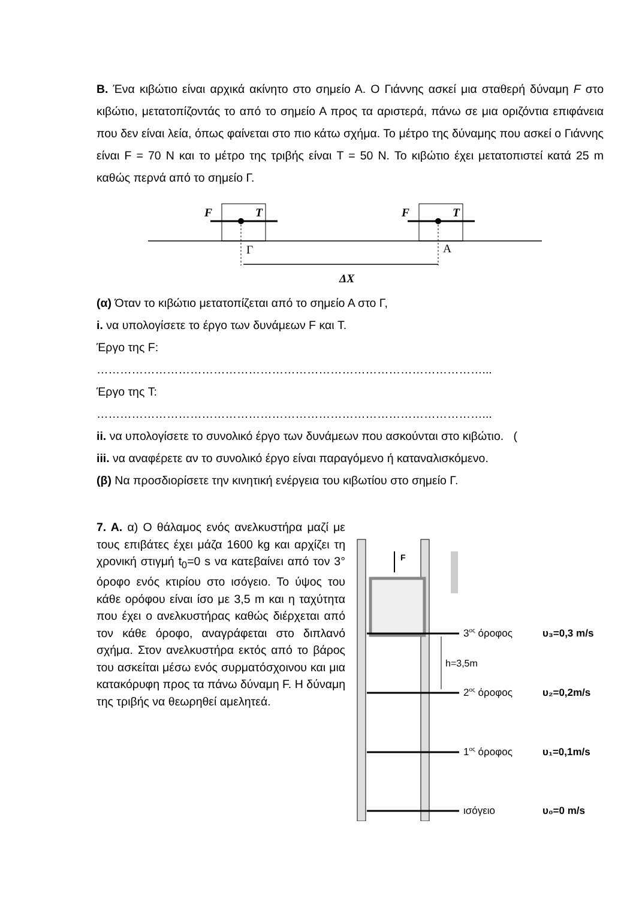Β. Ένα κιβώτιο είναι αρχικά ακίνητο στο σημείο Α. Ο Γιάννης ασκεί μια σταθερή δύναμη F στο κιβώτιο, μετατοπίζοντάς το από το σημείο Α προς τα αριστερά, πάνω σε μια οριζόντια επιφάνεια που δεν είναι λεία, όπως φαίνεται στο πιο κάτω σχήμα. Το μέτρο της δύναμης που ασκεί ο Γιάννης είναι F = 70 N και το μέτρο της τριβής είναι T = 50 N. Το κιβώτιο έχει μετατοπιστεί κατά 25 m καθώς περνά από το σημείο Γ.
F
T
F
T
Γ
Α
ΔX
(α) Όταν το κιβώτιο μετατοπίζεται από το σημείο Α στο Γ,
i. να υπολογίσετε το έργο των δυνάμεων F και T.
Έργο της F:
………………………………………………………………………………………...
Έργο της T:
………………………………………………………………………………………...
ii. να υπολογίσετε το συνολικό έργο των δυνάμεων που ασκούνται στο κιβώτιο. (
iii. να αναφέρετε αν το συνολικό έργο είναι παραγόμενο ή καταναλισκόμενο.
(β) Να προσδιορίσετε την κινητική ενέργεια του κιβωτίου στο σημείο Γ.
7. Α. α) Ο θάλαμος ενός ανελκυστήρα μαζί με τους επιβάτες έχει μάζα 1600 kg και αρχίζει τη χρονική στιγμή t<sub>0</sub>=0 s να κατεβαίνει από τον 3° όροφο ενός κτιρίου στο ισόγειο. Το ύψος του κάθε ορόφου είναι ίσο με 3,5 m και η ταχύτητα που έχει ο ανελκυστήρας καθώς διέρχεται από τον κάθε όροφο, αναγράφεται στο διπλανό σχήμα. Στον ανελκυστήρα εκτός από το βάρος του ασκείται μέσω ενός συρματόσχοινου και μια κατακόρυφη προς τα πάνω δύναμη F. Η δύναμη της τριβής να θεωρηθεί αμελητεά.
F
h=3,5m
3ος όροφος
υ₃=0,3 m/s
2ος όροφος
υ₂=0,2m/s
1ος όροφος
υ₁=0,1m/s
ισόγειο
υ₀=0 m/s